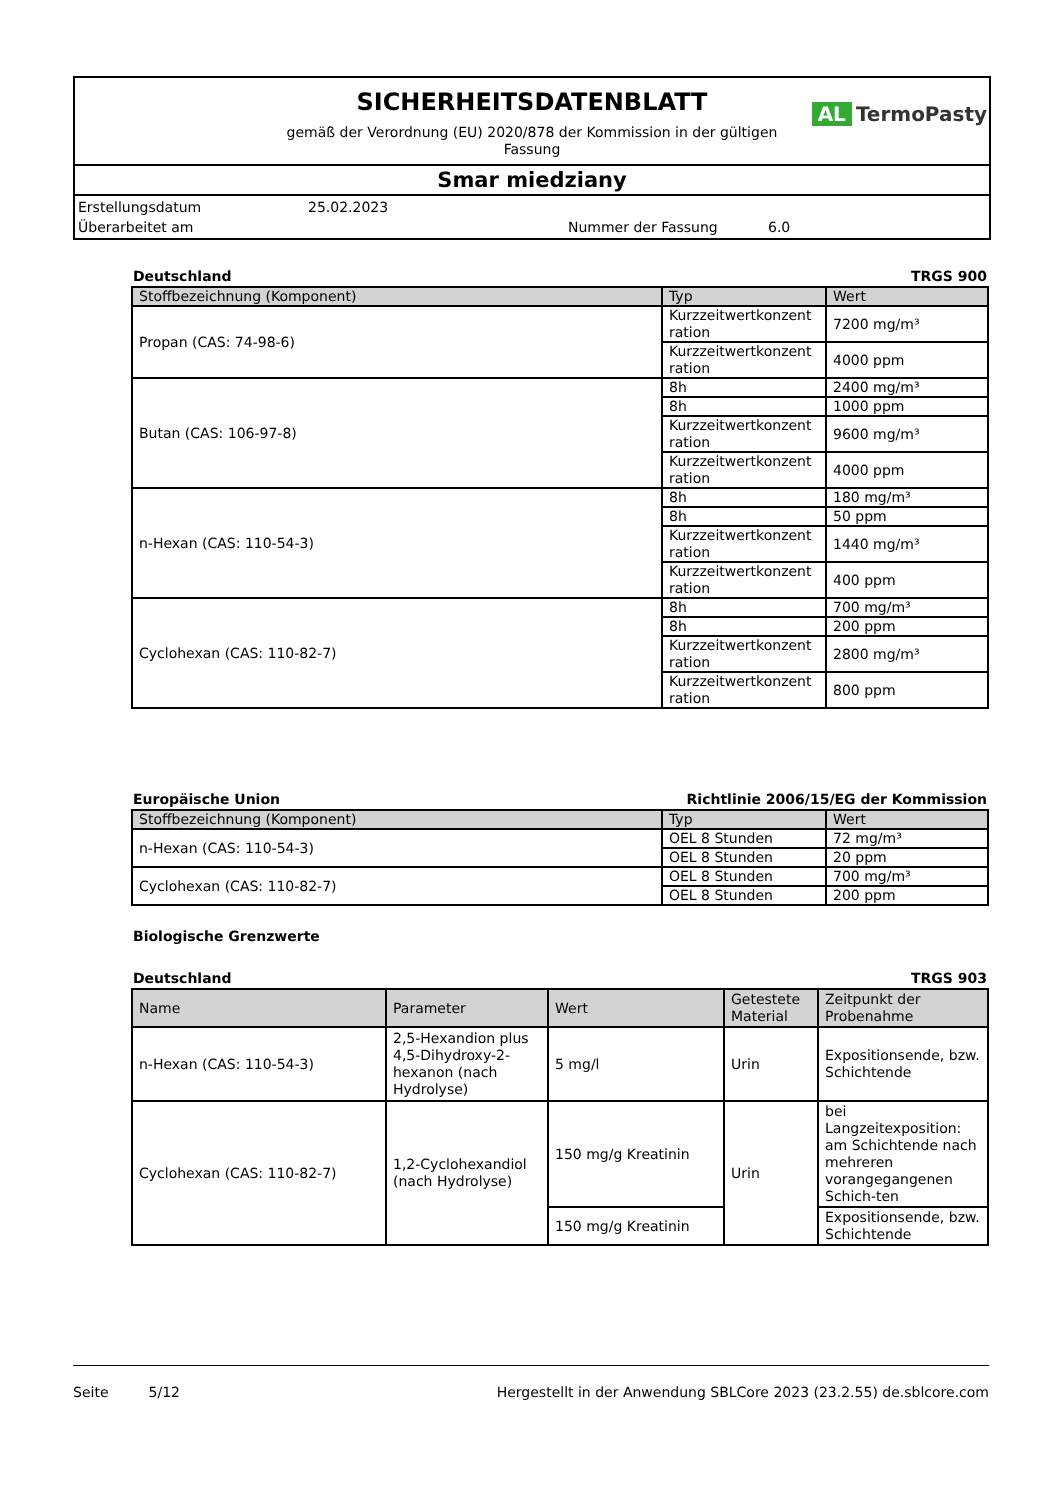SICHERHEITSDATENBLATT
gemäß der Verordnung (EU) 2020/878 der Kommission in der gültigen Fassung
AL TermoPasty
Smar miedziany
Erstellungsdatum 25.02.2023 Überarbeitet am Nummer der Fassung 6.0
Deutschland TRGS 900
| Stoffbezeichnung (Komponent) | Typ | Wert |
| --- | --- | --- |
| Propan (CAS: 74-98-6) | Kurzzeitwertkonzent ration | 7200 mg/m³ |
| | Kurzzeitwertkonzent ration | 4000 ppm |
| Butan (CAS: 106-97-8) | 8h | 2400 mg/m³ |
| | 8h | 1000 ppm |
| | Kurzzeitwertkonzent ration | 9600 mg/m³ |
| | Kurzzeitwertkonzent ration | 4000 ppm |
| n-Hexan (CAS: 110-54-3) | 8h | 180 mg/m³ |
| | 8h | 50 ppm |
| | Kurzzeitwertkonzent ration | 1440 mg/m³ |
| | Kurzzeitwertkonzent ration | 400 ppm |
| Cyclohexan (CAS: 110-82-7) | 8h | 700 mg/m³ |
| | 8h | 200 ppm |
| | Kurzzeitwertkonzent ration | 2800 mg/m³ |
| | Kurzzeitwertkonzent ration | 800 ppm |
Europäische Union Richtlinie 2006/15/EG der Kommission
| Stoffbezeichnung (Komponent) | Typ | Wert |
| --- | --- | --- |
| n-Hexan (CAS: 110-54-3) | OEL 8 Stunden | 72 mg/m³ |
| | OEL 8 Stunden | 20 ppm |
| Cyclohexan (CAS: 110-82-7) | OEL 8 Stunden | 700 mg/m³ |
| | OEL 8 Stunden | 200 ppm |
Biologische Grenzwerte
Deutschland TRGS 903
| Name | Parameter | Wert | Getestete Material | Zeitpunkt der Probenahme |
| --- | --- | --- | --- | --- |
| n-Hexan (CAS: 110-54-3) | 2,5-Hexandion plus 4,5-Dihydroxy-2-hexanon (nach Hydrolyse) | 5 mg/l | Urin | Expositionsende, bzw. Schichtende |
| Cyclohexan (CAS: 110-82-7) | 1,2-Cyclohexandiol (nach Hydrolyse) | 150 mg/g Kreatinin | Urin | bei Langzeitexposition: am Schichtende nach mehreren vorangegangenen Schich-ten |
| | | 150 mg/g Kreatinin | | Expositionsende, bzw. Schichtende |
Seite 5/12 Hergestellt in der Anwendung SBLCore 2023 (23.2.55) de.sblcore.com